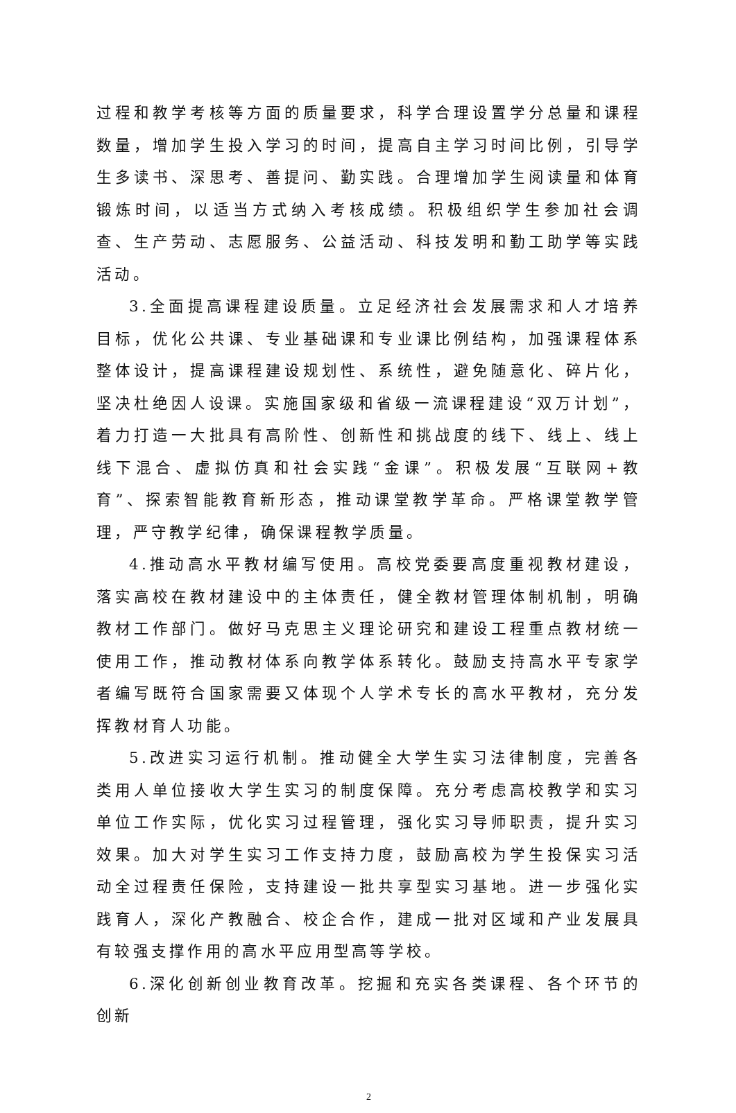过程和教学考核等方面的质量要求，科学合理设置学分总量和课程数量，增加学生投入学习的时间，提高自主学习时间比例，引导学生多读书、深思考、善提问、勤实践。合理增加学生阅读量和体育锻炼时间，以适当方式纳入考核成绩。积极组织学生参加社会调查、生产劳动、志愿服务、公益活动、科技发明和勤工助学等实践活动。
3.全面提高课程建设质量。立足经济社会发展需求和人才培养目标，优化公共课、专业基础课和专业课比例结构，加强课程体系整体设计，提高课程建设规划性、系统性，避免随意化、碎片化，坚决杜绝因人设课。实施国家级和省级一流课程建设“双万计划”，着力打造一大批具有高阶性、创新性和挑战度的线下、线上、线上线下混合、虚拟仿真和社会实践“金课”。积极发展“互联网+教育”、探索智能教育新形态，推动课堂教学革命。严格课堂教学管理，严守教学纪律，确保课程教学质量。
4.推动高水平教材编写使用。高校党委要高度重视教材建设，落实高校在教材建设中的主体责任，健全教材管理体制机制，明确教材工作部门。做好马克思主义理论研究和建设工程重点教材统一使用工作，推动教材体系向教学体系转化。鼓励支持高水平专家学者编写既符合国家需要又体现个人学术专长的高水平教材，充分发挥教材育人功能。
5.改进实习运行机制。推动健全大学生实习法律制度，完善各类用人单位接收大学生实习的制度保障。充分考虑高校教学和实习单位工作实际，优化实习过程管理，强化实习导师职责，提升实习效果。加大对学生实习工作支持力度，鼓励高校为学生投保实习活动全过程责任保险，支持建设一批共享型实习基地。进一步强化实践育人，深化产教融合、校企合作，建成一批对区域和产业发展具有较强支撑作用的高水平应用型高等学校。
6.深化创新创业教育改革。挖掘和充实各类课程、各个环节的创新
2